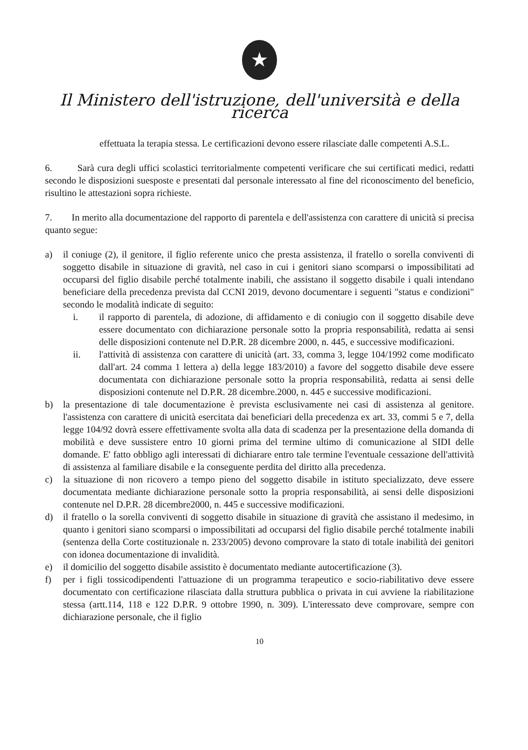★
Il Ministero dell'istruzione, dell'università e della ricerca
effettuata la terapia stessa. Le certificazioni devono essere rilasciate dalle competenti A.S.L.
6. Sarà cura degli uffici scolastici territorialmente competenti verificare che sui certificati medici, redatti secondo le disposizioni suesposte e presentati dal personale interessato al fine del riconoscimento del beneficio, risultino le attestazioni sopra richieste.
7. In merito alla documentazione del rapporto di parentela e dell'assistenza con carattere di unicità si precisa quanto segue:
a) il coniuge (2), il genitore, il figlio referente unico che presta assistenza, il fratello o sorella conviventi di soggetto disabile in situazione di gravità, nel caso in cui i genitori siano scomparsi o impossibilitati ad occuparsi del figlio disabile perché totalmente inabili, che assistano il soggetto disabile i quali intendano beneficiare della precedenza prevista dal CCNI 2019, devono documentare i seguenti "status e condizioni" secondo le modalità indicate di seguito:
i. il rapporto di parentela, di adozione, di affidamento e di coniugio con il soggetto disabile deve essere documentato con dichiarazione personale sotto la propria responsabilità, redatta ai sensi delle disposizioni contenute nel D.P.R. 28 dicembre 2000, n. 445, e successive modificazioni.
ii. l'attività di assistenza con carattere di unicità (art. 33, comma 3, legge 104/1992 come modificato dall'art. 24 comma 1 lettera a) della legge 183/2010) a favore del soggetto disabile deve essere documentata con dichiarazione personale sotto la propria responsabilità, redatta ai sensi delle disposizioni contenute nel D.P.R. 28 dicembre.2000, n. 445 e successive modificazioni.
b) la presentazione di tale documentazione è prevista esclusivamente nei casi di assistenza al genitore. l'assistenza con carattere di unicità esercitata dai beneficiari della precedenza ex art. 33, commi 5 e 7, della legge 104/92 dovrà essere effettivamente svolta alla data di scadenza per la presentazione della domanda di mobilità e deve sussistere entro 10 giorni prima del termine ultimo di comunicazione al SIDI delle domande. E' fatto obbligo agli interessati di dichiarare entro tale termine l'eventuale cessazione dell'attività di assistenza al familiare disabile e la conseguente perdita del diritto alla precedenza.
c) la situazione di non ricovero a tempo pieno del soggetto disabile in istituto specializzato, deve essere documentata mediante dichiarazione personale sotto la propria responsabilità, ai sensi delle disposizioni contenute nel D.P.R. 28 dicembre2000, n. 445 e successive modificazioni.
d) il fratello o la sorella conviventi di soggetto disabile in situazione di gravità che assistano il medesimo, in quanto i genitori siano scomparsi o impossibilitati ad occuparsi del figlio disabile perché totalmente inabili (sentenza della Corte costituzionale n. 233/2005) devono comprovare la stato di totale inabilità dei genitori con idonea documentazione di invalidità.
e) il domicilio del soggetto disabile assistito è documentato mediante autocertificazione (3).
f) per i figli tossicodipendenti l'attuazione di un programma terapeutico e socio-riabilitativo deve essere documentato con certificazione rilasciata dalla struttura pubblica o privata in cui avviene la riabilitazione stessa (artt.114, 118 e 122 D.P.R. 9 ottobre 1990, n. 309). L'interessato deve comprovare, sempre con dichiarazione personale, che il figlio
10